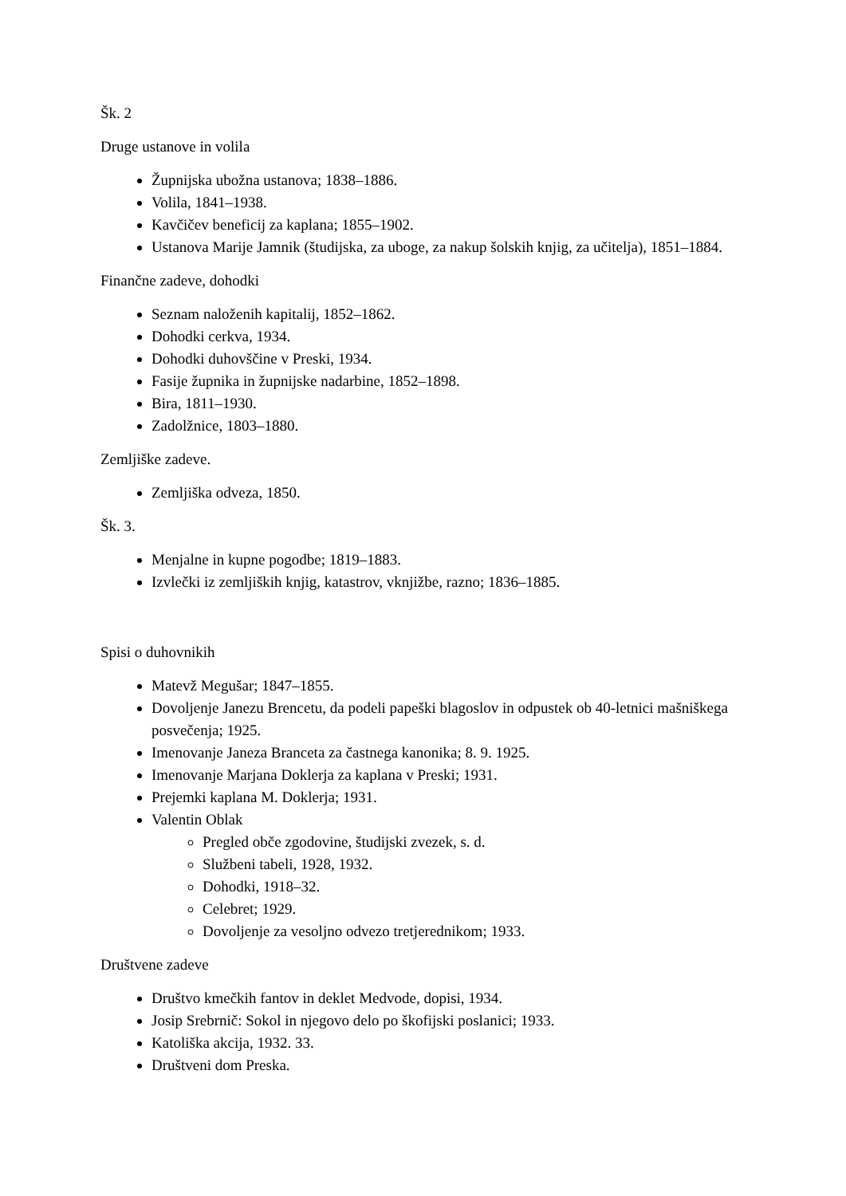Šk. 2
Druge ustanove in volila
Župnijska ubožna ustanova; 1838–1886.
Volila, 1841–1938.
Kavčičev beneficij za kaplana; 1855–1902.
Ustanova Marije Jamnik (študijska, za uboge, za nakup šolskih knjig, za učitelja), 1851–1884.
Finančne zadeve, dohodki
Seznam naloženih kapitalij, 1852–1862.
Dohodki cerkva, 1934.
Dohodki duhovščine v Preski, 1934.
Fasije župnika in župnijske nadarbine, 1852–1898.
Bira, 1811–1930.
Zadolžnice, 1803–1880.
Zemljiške zadeve.
Zemljiška odveza, 1850.
Šk. 3.
Menjalne in kupne pogodbe; 1819–1883.
Izvlečki iz zemljiških knjig, katastrov, vknjižbe, razno; 1836–1885.
Spisi o duhovnikih
Matevž Megušar; 1847–1855.
Dovoljenje Janezu Brencetu, da podeli papeški blagoslov in odpustek ob 40-letnici mašniškega posvečenja; 1925.
Imenovanje Janeza Branceta za častnega kanonika; 8. 9. 1925.
Imenovanje Marjana Doklerja za kaplana v Preski; 1931.
Prejemki kaplana M. Doklerja; 1931.
Valentin Oblak
Pregled obče zgodovine, študijski zvezek, s. d.
Službeni tabeli, 1928, 1932.
Dohodki, 1918–32.
Celebret; 1929.
Dovoljenje za vesoljno odvezo tretjerednikom; 1933.
Društvene zadeve
Društvo kmečkih fantov in deklet Medvode, dopisi, 1934.
Josip Srebrnič: Sokol in njegovo delo po škofijski poslanici; 1933.
Katoliška akcija, 1932. 33.
Društveni dom Preska.